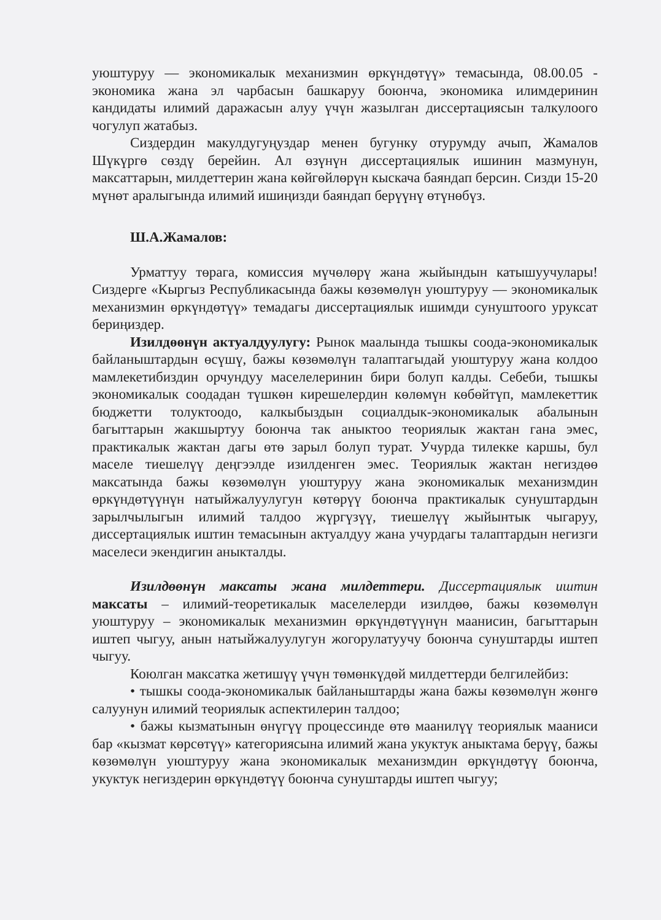уюштуруу — экономикалык механизмин өркүндөтүү» темасында, 08.00.05 - экономика жана эл чарбасын башкаруу боюнча, экономика илимдеринин кандидаты илимий даражасын алуу үчүн жазылган диссертациясын талкулоого чогулуп жатабыз.
Сиздердин макулдугуңуздар менен бугунку отурумду ачып, Жамалов Шүкүргө сөздү берейин. Ал өзүнүн диссертациялык ишинин мазмунун, максаттарын, милдеттерин жана көйгөйлөрүн кыскача баяндап берсин. Сизди 15-20 мүнөт аралыгында илимий ишиңизди баяндап берүүнү өтүнөбүз.
Ш.А.Жамалов:
Урматтуу төрага, комиссия мүчөлөрү жана жыйындын катышуучулары! Сиздерге «Кыргыз Республикасында бажы көзөмөлүн уюштуруу — экономикалык механизмин өркүндөтүү» темадагы диссертациялык ишимди сунуштоого уруксат бериңиздер.
Изилдөөнүн актуалдуулугу: Рынок маалында тышкы соода-экономикалык байланыштардын өсүшү, бажы көзөмөлүн талаптагыдай уюштуруу жана колдоо мамлекетибиздин орчундуу маселелеринин бири болуп калды. Себеби, тышкы экономикалык соодадан түшкөн кирешелердин көлөмүн көбөйтүп, мамлекеттик бюджетти толуктоодо, калкыбыздын социалдык-экономикалык абалынын багыттарын жакшыртуу боюнча так аныктоо теориялык жактан гана эмес, практикалык жактан дагы өтө зарыл болуп турат. Учурда тилекке каршы, бул маселе тиешелүү деңгээлде изилденген эмес. Теориялык жактан негиздөө максатында бажы көзөмөлүн уюштуруу жана экономикалык механизмдин өркүндөтүүнүн натыйжалуулугун көтөрүү боюнча практикалык сунуштардын зарылчылыгын илимий талдоо жүргүзүү, тиешелүү жыйынтык чыгаруу, диссертациялык иштин темасынын актуалдуу жана учурдагы талаптардын негизги маселеси экендигин аныкталды.
Изилдөөнүн максаты жана милдеттери. Диссертациялык иштин максаты – илимий-теоретикалык маселелерди изилдөө, бажы көзөмөлүн уюштуруу – экономикалык механизмин өркүндөтүүнүн маанисин, багыттарын иштеп чыгуу, анын натыйжалуулугун жогорулатуучу боюнча сунуштарды иштеп чыгуу.
Коюлган максатка жетишүү үчүн төмөнкүдөй милдеттерди белгилейбиз:
• тышкы соода-экономикалык байланыштарды жана бажы көзөмөлүн жөнгө салуунун илимий теориялык аспектилерин талдоо;
• бажы кызматынын өнүгүү процессинде өтө маанилүү теориялык мааниси бар «кызмат көрсөтүү» категориясына илимий жана укуктук аныктама берүү, бажы көзөмөлүн уюштуруу жана экономикалык механизмдин өркүндөтүү боюнча, укуктук негиздерин өркүндөтүү боюнча сунуштарды иштеп чыгуу;